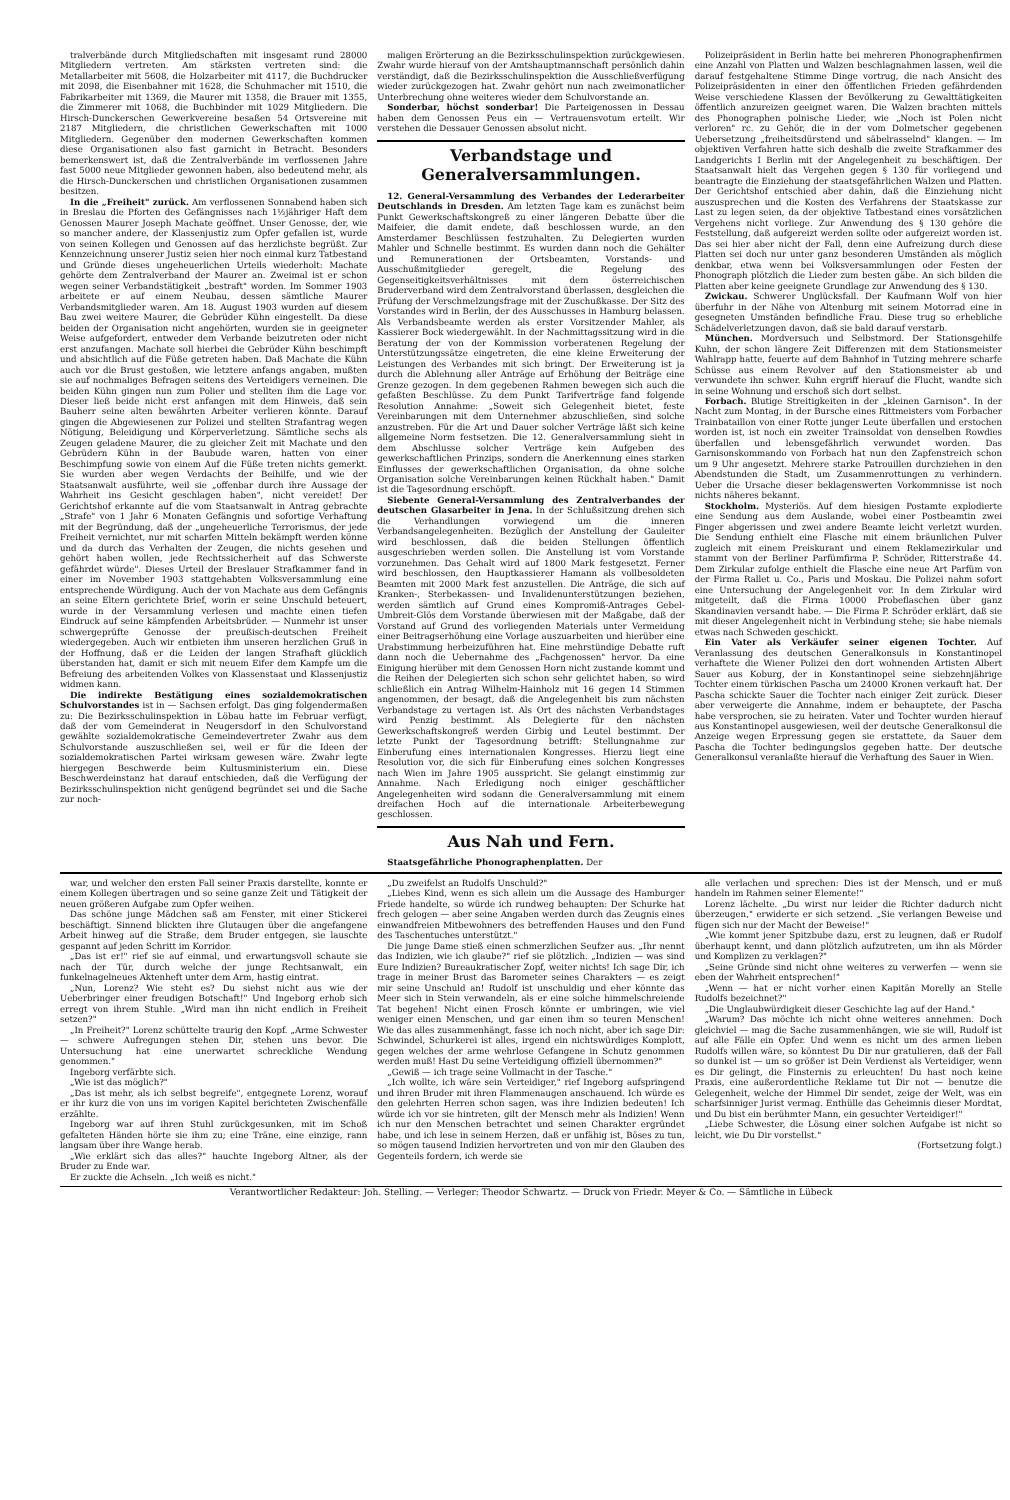tralverbände durch Mitgliedschaften mit insgesamt rund 28000 Mitgliedern vertreten. Am stärksten vertreten sind: die Metallarbeiter mit 5608, die Holzarbeiter mit 4117, die Buchdrucker mit 2098, die Eisenbahner mit 1628, die Schuhmacher mit 1510, die Fabrikarbeiter mit 1369, die Maurer mit 1358, die Brauer mit 1355, die Zimmerer mit 1068, die Buchbinder mit 1029 Mitgliedern. Die Hirsch-Dunckerschen Gewerkvereine besaßen 54 Ortsvereine mit 2187 Mitgliedern, die christlichen Gewerkschaften mit 1000 Mitgliedern. Gegenüber den modernen Gewerkschaften kommen diese Organisationen also fast garnicht in Betracht. Besonders bemerkenswert ist, daß die Zentralverbände im verflossenen Jahre fast 5000 neue Mitglieder gewonnen haben, also bedeutend mehr, als die Hirsch-Dunckerschen und christlichen Organisationen zusammen besitzen.
In die „Freiheit" zurück. Am verflossenen Sonnabend haben sich in Breslau die Pforten des Gefängnisses nach 1½jähriger Haft dem Genossen Maurer Joseph Machate geöffnet. Unser Genosse, der, wie so mancher andere, der Klassenjustiz zum Opfer gefallen ist, wurde von seinen Kollegen und Genossen auf das herzlichste begrüßt. Zur Kennzeichnung unserer Justiz seien hier noch einmal kurz Tatbestand und Gründe dieses ungeheuerlichen Urteils wiederholt: Machate gehörte dem Zentralverband der Maurer an. Zweimal ist er schon wegen seiner Verbandstätigkeit „bestraft" worden. Im Sommer 1903 arbeitete er auf einem Neubau, dessen sämtliche Maurer Verbandsmitglieder waren. Am 18. August 1903 wurden auf diesem Bau zwei weitere Maurer, die Gebrüder Kühn eingestellt. Da diese beiden der Organisation nicht angehörten, wurden sie in geeigneter Weise aufgefordert, entweder dem Verbande beizutreten oder nicht erst anzufangen. Machate soll hierbei die Gebrüder Kühn beschimpft und absichtlich auf die Füße getreten haben. Daß Machate die Kühn auch vor die Brust gestoßen, wie letztere anfangs angaben, mußten sie auf nochmaliges Befragen seitens des Verteidigers verneinen. Die beiden Kühn gingen nun zum Polier und stellten ihm die Lage vor. Dieser ließ beide nicht erst anfangen mit dem Hinweis, daß sein Bauherr seine alten bewährten Arbeiter verlieren könnte. Darauf gingen die Abgewiesenen zur Polizei und stellten Strafantrag wegen Nötigung, Beleidigung und Körperverletzung. Sämtliche sechs als Zeugen geladene Maurer, die zu gleicher Zeit mit Machate und den Gebrüdern Kühn in der Baubude waren, hatten von einer Beschimpfung sowie von einem Auf die Füße treten nichts gemerkt. Sie wurden aber wegen Verdachts der Beihilfe, und wie der Staatsanwalt ausführte, weil sie „offenbar durch ihre Aussage der Wahrheit ins Gesicht geschlagen haben", nicht vereidet! Der Gerichtshof erkannte auf die vom Staatsanwalt in Antrag gebrachte „Strafe" von 1 Jahr 6 Monaten Gefängnis und sofortige Verhaftung mit der Begründung, daß der „ungeheuerliche Terrorismus, der jede Freiheit vernichtet, nur mit scharfen Mitteln bekämpft werden könne und da durch das Verhalten der Zeugen, die nichts gesehen und gehört haben wollen, jede Rechtssicherheit auf das Schwerste gefährdet würde". Dieses Urteil der Breslauer Strafkammer fand in einer im November 1903 stattgehabten Volksversammlung eine entsprechende Würdigung. Auch der von Machate aus dem Gefängnis an seine Eltern gerichtete Brief, worin er seine Unschuld beteuert, wurde in der Versammlung verlesen und machte einen tiefen Eindruck auf seine kämpfenden Arbeitsbrüder. — Nunmehr ist unser schwergeprüfte Genosse der preußisch-deutschen Freiheit wiedergegeben. Auch wir entbieten ihm unseren herzlichen Gruß in der Hoffnung, daß er die Leiden der langen Strafhaft glücklich überstanden hat, damit er sich mit neuem Eifer dem Kampfe um die Befreiung des arbeitenden Volkes von Klassenstaat und Klassenjustiz widmen kann.
Die indirekte Bestätigung eines sozialdemokratischen Schulvorstandes ist in — Sachsen erfolgt. Das ging folgendermaßen zu: Die Bezirksschulinspektion in Löbau hatte im Februar verfügt, daß der vom Gemeinderat in Neugersdorf in den Schulvorstand gewählte sozialdemokratische Gemeindevertreter Zwahr aus dem Schulvorstande auszuschließen sei, weil er für die Ideen der sozialdemokratischen Partei wirksam gewesen wäre. Zwahr legte hiergegen Beschwerde beim Kultusministerium ein. Diese Beschwerdeinstanz hat darauf entschieden, daß die Verfügung der Bezirksschulinspektion nicht genügend begründet sei und die Sache zur noch-
maligen Erörterung an die Bezirksschulinspektion zurückgewiesen. Zwahr wurde hierauf von der Amtshauptmannschaft persönlich dahin verständigt, daß die Bezirksschulinspektion die Ausschließverfügung wieder zurückgezogen hat. Zwahr gehört nun nach zweimonatlicher Unterbrechung ohne weiteres wieder dem Schulvorstande an.
Sonderbar, höchst sonderbar! Die Parteigenossen in Dessau haben dem Genossen Peus ein — Vertrauensvotum erteilt. Wir verstehen die Dessauer Genossen absolut nicht.
Verbandstage und Generalversammlungen.
12. General-Versammlung des Verbandes der Lederarbeiter Deutschlands in Dresden. Am letzten Tage kam es zunächst beim Punkt Gewerkschaftskongreß zu einer längeren Debatte über die Maifeier, die damit endete, daß beschlossen wurde, an den Amsterdamer Beschlüssen festzuhalten. Zu Delegierten wurden Mahler und Schnelle bestimmt. Es wurden dann noch die Gehälter und Remunerationen der Ortsbeamten, Vorstands- und Ausschußmitglieder geregelt, die Regelung des Gegenseitigkeitsverhältnisses mit dem österreichischen Bruderverband wird dem Zentralvorstand überlassen, desgleichen die Prüfung der Verschmelzungsfrage mit der Zuschußkasse. Der Sitz des Vorstandes wird in Berlin, der des Ausschusses in Hamburg belassen. Als Verbandsbeamte werden als erster Vorsitzender Mahler, als Kassierer Bock wiedergewählt. In der Nachmittagssitzung wird in die Beratung der von der Kommission vorberatenen Regelung der Unterstützungssätze eingetreten, die eine kleine Erweiterung der Leistungen des Verbandes mit sich bringt. Der Erweiterung ist ja durch die Ablehnung aller Anträge auf Erhöhung der Beiträge eine Grenze gezogen. In dem gegebenen Rahmen bewegen sich auch die gefaßten Beschlüsse. Zu dem Punkt Tarifverträge fand folgende Resolution Annahme: „Soweit sich Gelegenheit bietet, feste Vereinbarungen mit dem Unternehmer abzuschließen, sind solche anzustreben. Für die Art und Dauer solcher Verträge läßt sich keine allgemeine Norm festsetzen. Die 12. Generalversammlung sieht in dem Abschlusse solcher Verträge kein Aufgeben des gewerkschaftlichen Prinzips, sondern die Anerkennung eines starken Einflusses der gewerkschaftlichen Organisation, da ohne solche Organisation solche Vereinbarungen keinen Rückhalt haben." Damit ist die Tagesordnung erschöpft.
Siebente General-Versammlung des Zentralverbandes der deutschen Glasarbeiter in Jena. In der Schlußsitzung drehen sich die Verhandlungen vorwiegend um die inneren Verbandsangelegenheiten. Bezüglich der Anstellung der Gauleiter wird beschlossen, daß die beiden Stellungen öffentlich ausgeschrieben werden sollen. Die Anstellung ist vom Vorstande vorzunehmen. Das Gehalt wird auf 1800 Mark festgesetzt. Ferner wird beschlossen, den Hauptkassierer Hamann als vollbesoldeten Beamten mit 2000 Mark fest anzustellen. Die Anträge, die sich auf Kranken-, Sterbekassen- und Invalidenunterstützungen beziehen, werden sämtlich auf Grund eines Kompromiß-Antrages Gebel-Umbreit-Glös dem Vorstande überwiesen mit der Maßgabe, daß der Vorstand auf Grund des vorliegenden Materials unter Vermeidung einer Beitragserhöhung eine Vorlage auszuarbeiten und hierüber eine Urabstimmung herbeizuführen hat. Eine mehrstündige Debatte ruft dann noch die Uebernahme des „Fachgenossen" hervor. Da eine Einigung hierüber mit dem Genossen Horn nicht zustande kommt und die Reihen der Delegierten sich schon sehr gelichtet haben, so wird schließlich ein Antrag Wilhelm-Hainholz mit 16 gegen 14 Stimmen angenommen, der besagt, daß die Angelegenheit bis zum nächsten Verbandstage zu vertagen ist. Als Ort des nächsten Verbandstages wird Penzig bestimmt. Als Delegierte für den nächsten Gewerkschaftskongreß werden Girbig und Leutel bestimmt. Der letzte Punkt der Tagesordnung betrifft: Stellungnahme zur Einberufung eines internationalen Kongresses. Hierzu liegt eine Resolution vor, die sich für Einberufung eines solchen Kongresses nach Wien im Jahre 1905 ausspricht. Sie gelangt einstimmig zur Annahme. Nach Erledigung noch einiger geschäftlicher Angelegenheiten wird sodann die Generalversammlung mit einem dreifachen Hoch auf die internationale Arbeiterbewegung geschlossen.
Aus Nah und Fern.
Staatsgefährliche Phonographenplatten. Der
Polizeipräsident in Berlin hatte bei mehreren Phonographenfirmen eine Anzahl von Platten und Walzen beschlagnahmen lassen, weil die darauf festgehaltene Stimme Dinge vortrug, die nach Ansicht des Polizeipräsidenten in einer den öffentlichen Frieden gefährdenden Weise verschiedene Klassen der Bevölkerung zu Gewalttätigkeiten öffentlich anzureizen geeignet waren. Die Walzen brachten mittels des Phonographen polnische Lieder, wie „Noch ist Polen nicht verloren" rc. zu Gehör, die in der vom Dolmetscher gegebenen Uebersetzung „freiheitsdürstend und säbelrasselnd" klangen. — Im objektiven Verfahren hatte sich deshalb die zweite Strafkammer des Landgerichts I Berlin mit der Angelegenheit zu beschäftigen. Der Staatsanwalt hielt das Vergehen gegen § 130 für vorliegend und beantragte die Einziehung der staatsgefährlichen Walzen und Platten. Der Gerichtshof entschied aber dahin, daß die Einziehung nicht auszusprechen und die Kosten des Verfahrens der Staatskasse zur Last zu legen seien, da der objektive Tatbestand eines vorsätzlichen Vergehens nicht vorliege. Zur Anwendung des § 130 gehöre die Feststellung, daß aufgereizt werden sollte oder aufgereizt worden ist. Das sei hier aber nicht der Fall, denn eine Aufreizung durch diese Platten sei doch nur unter ganz besonderen Umständen als möglich denkbar, etwa wenn bei Volksversammlungen oder Festen der Phonograph plötzlich die Lieder zum besten gäbe. An sich bilden die Platten aber keine geeignete Grundlage zur Anwendung des § 130.
Zwickau. Schwerer Unglücksfall. Der Kaufmann Wolf von hier überfuhr in der Nähe von Altenburg mit seinem Motorrad eine in gesegneten Umständen befindliche Frau. Diese trug so erhebliche Schädelverletzungen davon, daß sie bald darauf verstarb.
München. Mordversuch und Selbstmord. Der Stationsgehilfe Kuhn, der schon längere Zeit Differenzen mit dem Stationsmeister Wahlrapp hatte, feuerte auf dem Bahnhof in Tutzing mehrere scharfe Schüsse aus einem Revolver auf den Stationsmeister ab und verwundete ihn schwer. Kuhn ergriff hierauf die Flucht, wandte sich in seine Wohnung und erschoß sich dort selbst.
Forbach. Blutige Streitigkeiten in der „kleinen Garnison". In der Nacht zum Montag, in der Bursche eines Rittmeisters vom Forbacher Trainbataillon von einer Rotte junger Leute überfallen und erstochen worden ist, ist noch ein zweiter Trainsoldat von denselben Rowdies überfallen und lebensgefährlich verwundet worden. Das Garnisonskommando von Forbach hat nun den Zapfenstreich schon um 9 Uhr angesetzt. Mehrere starke Patrouillen durchziehen in den Abendstunden die Stadt, um Zusammenrottungen zu verhindern. Ueber die Ursache dieser beklagenswerten Vorkommnisse ist noch nichts näheres bekannt.
Stockholm. Mysteriös. Auf dem hiesigen Postamte explodierte eine Sendung aus dem Auslande, wobei einer Postbeamtin zwei Finger abgerissen und zwei andere Beamte leicht verletzt wurden. Die Sendung enthielt eine Flasche mit einem bräunlichen Pulver zugleich mit einem Preiskurant und einem Reklamezirkular und stammt von der Berliner Parfümfirma P. Schröder, Ritterstraße 44. Dem Zirkular zufolge enthielt die Flasche eine neue Art Parfüm von der Firma Rallet u. Co., Paris und Moskau. Die Polizei nahm sofort eine Untersuchung der Angelegenheit vor. In dem Zirkular wird mitgeteilt, daß die Firma 10000 Probeflaschen über ganz Skandinavien versandt habe. — Die Firma P. Schröder erklärt, daß sie mit dieser Angelegenheit nicht in Verbindung stehe; sie habe niemals etwas nach Schweden geschickt.
Ein Vater als Verkäufer seiner eigenen Tochter. Auf Veranlassung des deutschen Generalkonsuls in Konstantinopel verhaftete die Wiener Polizei den dort wohnenden Artisten Albert Sauer aus Koburg, der in Konstantinopel seine siebzehnjährige Tochter einem türkischen Pascha um 24000 Kronen verkauft hat. Der Pascha schickte Sauer die Tochter nach einiger Zeit zurück. Dieser aber verweigerte die Annahme, indem er behauptete, der Pascha habe versprochen, sie zu heiraten. Vater und Tochter wurden hierauf aus Konstantinopel ausgewiesen, weil der deutsche Generalkonsul die Anzeige wegen Erpressung gegen sie erstattete, da Sauer dem Pascha die Tochter bedingungslos gegeben hatte. Der deutsche Generalkonsul veranlaßte hierauf die Verhaftung des Sauer in Wien.
war, und welcher den ersten Fall seiner Praxis darstellte, konnte er einem Kollegen übertragen und so seine ganze Zeit und Tätigkeit der neuen größeren Aufgabe zum Opfer weihen.
Das schöne junge Mädchen saß am Fenster, mit einer Stickerei beschäftigt. Sinnend blickten ihre Glutaugen über die angefangene Arbeit hinweg auf die Straße, dem Bruder entgegen, sie lauschte gespannt auf jeden Schritt im Korridor.
„Das ist er!" rief sie auf einmal, und erwartungsvoll schaute sie nach der Tür, durch welche der junge Rechtsanwalt, ein funkelnagelneues Aktenheft unter dem Arm, hastig eintrat.
„Nun, Lorenz? Wie steht es? Du siehst nicht aus wie der Ueberbringer einer freudigen Botschaft!" Und Ingeborg erhob sich erregt von ihrem Stuhle. „Wird man ihn nicht endlich in Freiheit setzen?"
„In Freiheit?" Lorenz schüttelte traurig den Kopf. „Arme Schwester — schwere Aufregungen stehen Dir, stehen uns bevor. Die Untersuchung hat eine unerwartet schreckliche Wendung genommen."
Ingeborg verfärbte sich.
„Wie ist das möglich?"
„Das ist mehr, als ich selbst begreife", entgegnete Lorenz, worauf er ihr kurz die von uns im vorigen Kapitel berichteten Zwischenfälle erzählte.
Ingeborg war auf ihren Stuhl zurückgesunken, mit im Schoß gefalteten Händen hörte sie ihm zu; eine Träne, eine einzige, rann langsam über ihre Wange herab.
„Wie erklärt sich das alles?" hauchte Ingeborg Altner, als der Bruder zu Ende war.
Er zuckte die Achseln. „Ich weiß es nicht."
„Du zweifelst an Rudolfs Unschuld?"
„Liebes Kind, wenn es sich allein um die Aussage des Hamburger Friede handelte, so würde ich rundweg behaupten: Der Schurke hat frech gelogen — aber seine Angaben werden durch das Zeugnis eines einwandfreien Mitbewohners des betreffenden Hauses und den Fund des Taschentuches unterstützt."
Die junge Dame stieß einen schmerzlichen Seufzer aus. „Ihr nennt das Indizien, wie ich glaube?" rief sie plötzlich. „Indizien — was sind Eure Indizien? Bureaukratischer Zopf, weiter nichts! Ich sage Dir, ich trage in meiner Brust das Barometer seines Charakters — es zeigt mir seine Unschuld an! Rudolf ist unschuldig und eher könnte das Meer sich in Stein verwandeln, als er eine solche himmelschreiende Tat begehen! Nicht einen Frosch könnte er umbringen, wie viel weniger einen Menschen, und gar einen ihm so teuren Menschen! Wie das alles zusammenhängt, fasse ich noch nicht, aber ich sage Dir: Schwindel, Schurkerei ist alles, irgend ein nichtswürdiges Komplott, gegen welches der arme wehrlose Gefangene in Schutz genommen werden muß! Hast Du seine Verteidigung offiziell übernommen?"
„Gewiß — ich trage seine Vollmacht in der Tasche."
„Ich wollte, ich wäre sein Verteidiger," rief Ingeborg aufspringend und ihren Bruder mit ihren Flammenaugen anschauend. Ich würde es den gelehrten Herren schon sagen, was ihre Indizien bedeuten! Ich würde ich vor sie hintreten, gilt der Mensch mehr als Indizien! Wenn ich nur den Menschen betrachtet und seinen Charakter ergründet habe, und ich lese in seinem Herzen, daß er unfähig ist, Böses zu tun, so mögen tausend Indizien hervortreten und von mir den Glauben des Gegenteils fordern, ich werde sie
alle verlachen und sprechen: Dies ist der Mensch, und er muß handeln im Rahmen seiner Elemente!"
Lorenz lächelte. „Du wirst nur leider die Richter dadurch nicht überzeugen," erwiderte er sich setzend. „Sie verlangen Beweise und fügen sich nur der Macht der Beweise!"
„Wie kommt jener Spitzbube dazu, erst zu leugnen, daß er Rudolf überhaupt kennt, und dann plötzlich aufzutreten, um ihn als Mörder und Komplizen zu verklagen?"
„Seine Gründe sind nicht ohne weiteres zu verwerfen — wenn sie eben der Wahrheit entsprechen!"
„Wenn — hat er nicht vorher einen Kapitän Morelly an Stelle Rudolfs bezeichnet?"
„Die Unglaubwürdigkeit dieser Geschichte lag auf der Hand."
„Warum? Das möchte ich nicht ohne weiteres annehmen. Doch gleichviel — mag die Sache zusammenhängen, wie sie will, Rudolf ist auf alle Fälle ein Opfer. Und wenn es nicht um des armen lieben Rudolfs willen wäre, so könntest Du Dir nur gratulieren, daß der Fall so dunkel ist — um so größer ist Dein Verdienst als Verteidiger, wenn es Dir gelingt, die Finsternis zu erleuchten! Du hast noch keine Praxis, eine außerordentliche Reklame tut Dir not — benutze die Gelegenheit, welche der Himmel Dir sendet, zeige der Welt, was ein scharfsinniger Jurist vermag. Enthülle das Geheimnis dieser Mordtat, und Du bist ein berühmter Mann, ein gesuchter Verteidiger!"
„Liebe Schwester, die Lösung einer solchen Aufgabe ist nicht so leicht, wie Du Dir vorstellst."
(Fortsetzung folgt.)
Verantwortlicher Redakteur: Joh. Stelling. — Verleger: Theodor Schwartz. — Druck von Friedr. Meyer & Co. — Sämtliche in Lübeck